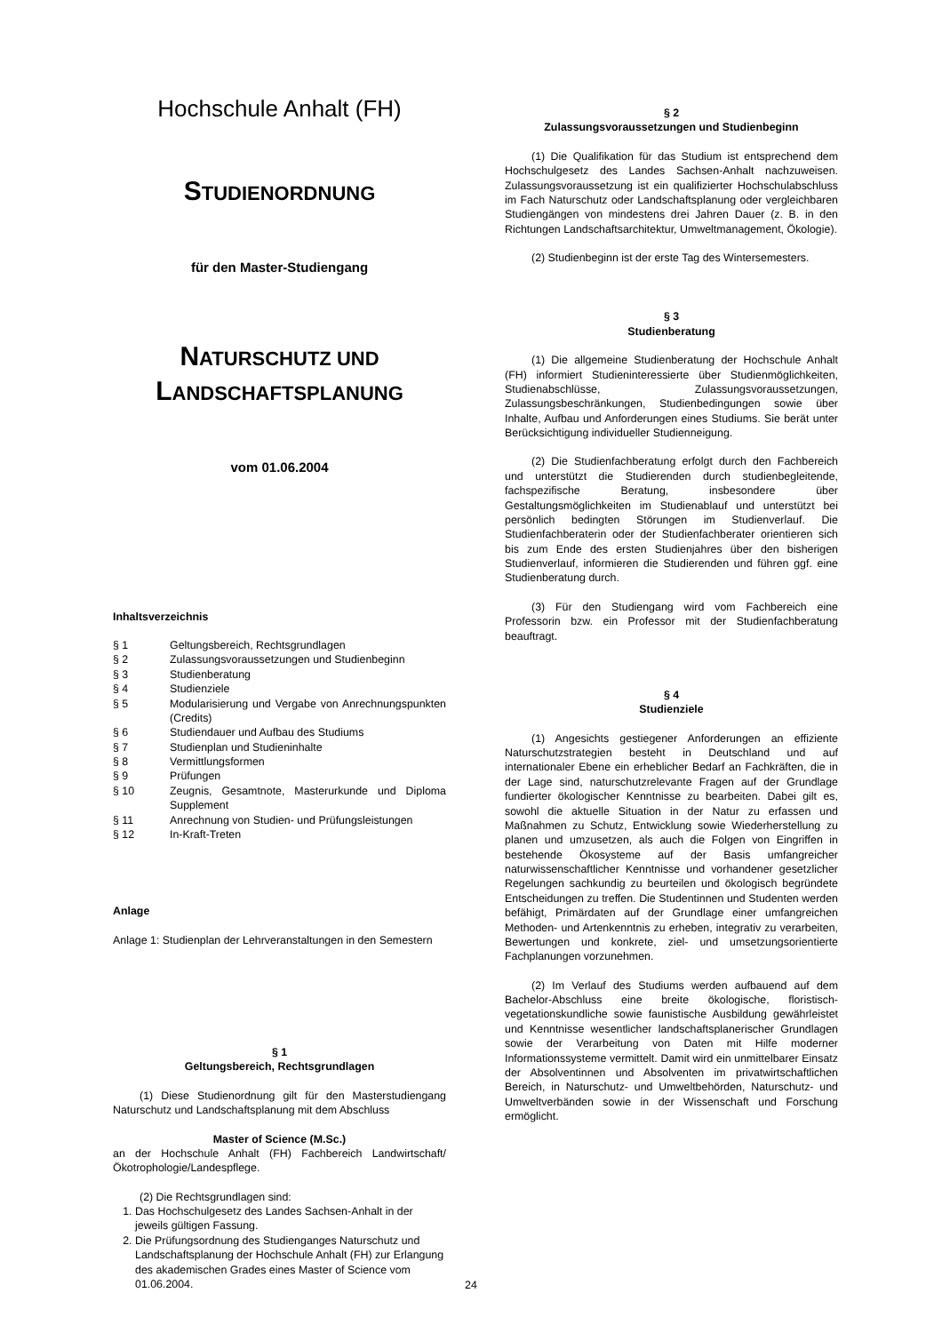Hochschule Anhalt (FH)
STUDIENORDNUNG
für den Master-Studiengang
NATURSCHUTZ UND LANDSCHAFTSPLANUNG
vom 01.06.2004
Inhaltsverzeichnis
| § 1 | Geltungsbereich, Rechtsgrundlagen |
| § 2 | Zulassungsvoraussetzungen und Studienbeginn |
| § 3 | Studienberatung |
| § 4 | Studienziele |
| § 5 | Modularisierung und Vergabe von Anrechnungspunkten (Credits) |
| § 6 | Studiendauer und Aufbau des Studiums |
| § 7 | Studienplan und Studieninhalte |
| § 8 | Vermittlungsformen |
| § 9 | Prüfungen |
| § 10 | Zeugnis, Gesamtnote, Masterurkunde und Diploma Supplement |
| § 11 | Anrechnung von Studien- und Prüfungsleistungen |
| § 12 | In-Kraft-Treten |
Anlage
Anlage 1: Studienplan der Lehrveranstaltungen in den Semestern
§ 1
Geltungsbereich, Rechtsgrundlagen
(1) Diese Studienordnung gilt für den Masterstudiengang Naturschutz und Landschaftsplanung mit dem Abschluss
Master of Science (M.Sc.)
an der Hochschule Anhalt (FH) Fachbereich Landwirtschaft/Ökotrophologie/Landespflege.
(2) Die Rechtsgrundlagen sind:
1. Das Hochschulgesetz des Landes Sachsen-Anhalt in der jeweils gültigen Fassung.
2. Die Prüfungsordnung des Studienganges Naturschutz und Landschaftsplanung der Hochschule Anhalt (FH) zur Erlangung des akademischen Grades eines Master of Science vom 01.06.2004.
§ 2
Zulassungsvoraussetzungen und Studienbeginn
(1) Die Qualifikation für das Studium ist entsprechend dem Hochschulgesetz des Landes Sachsen-Anhalt nachzuweisen. Zulassungsvoraussetzung ist ein qualifizierter Hochschulabschluss im Fach Naturschutz oder Landschaftsplanung oder vergleichbaren Studiengängen von mindestens drei Jahren Dauer (z. B. in den Richtungen Landschaftsarchitektur, Umweltmanagement, Ökologie).
(2) Studienbeginn ist der erste Tag des Wintersemesters.
§ 3
Studienberatung
(1) Die allgemeine Studienberatung der Hochschule Anhalt (FH) informiert Studieninteressierte über Studienmöglichkeiten, Studienabschlüsse, Zulassungsvoraussetzungen, Zulassungsbeschränkungen, Studienbedingungen sowie über Inhalte, Aufbau und Anforderungen eines Studiums. Sie berät unter Berücksichtigung individueller Studienneigung.
(2) Die Studienfachberatung erfolgt durch den Fachbereich und unterstützt die Studierenden durch studienbegleitende, fachspezifische Beratung, insbesondere über Gestaltungsmöglichkeiten im Studienablauf und unterstützt bei persönlich bedingten Störungen im Studienverlauf. Die Studienfachberaterin oder der Studienfachberater orientieren sich bis zum Ende des ersten Studienjahres über den bisherigen Studienverlauf, informieren die Studierenden und führen ggf. eine Studienberatung durch.
(3) Für den Studiengang wird vom Fachbereich eine Professorin bzw. ein Professor mit der Studienfachberatung beauftragt.
§ 4
Studienziele
(1) Angesichts gestiegener Anforderungen an effiziente Naturschutzstrategien besteht in Deutschland und auf internationaler Ebene ein erheblicher Bedarf an Fachkräften, die in der Lage sind, naturschutzrelevante Fragen auf der Grundlage fundierter ökologischer Kenntnisse zu bearbeiten. Dabei gilt es, sowohl die aktuelle Situation in der Natur zu erfassen und Maßnahmen zu Schutz, Entwicklung sowie Wiederherstellung zu planen und umzusetzen, als auch die Folgen von Eingriffen in bestehende Ökosysteme auf der Basis umfangreicher naturwissenschaftlicher Kenntnisse und vorhandener gesetzlicher Regelungen sachkundig zu beurteilen und ökologisch begründete Entscheidungen zu treffen. Die Studentinnen und Studenten werden befähigt, Primärdaten auf der Grundlage einer umfangreichen Methoden- und Artenkenntnis zu erheben, integrativ zu verarbeiten, Bewertungen und konkrete, ziel- und umsetzungsorientierte Fachplanungen vorzunehmen.
(2) Im Verlauf des Studiums werden aufbauend auf dem Bachelor-Abschluss eine breite ökologische, floristisch-vegetationskundliche sowie faunistische Ausbildung gewährleistet und Kenntnisse wesentlicher landschaftsplanerischer Grundlagen sowie der Verarbeitung von Daten mit Hilfe moderner Informationssysteme vermittelt. Damit wird ein unmittelbarer Einsatz der Absolventinnen und Absolventen im privatwirtschaftlichen Bereich, in Naturschutz- und Umweltbehörden, Naturschutz- und Umweltverbänden sowie in der Wissenschaft und Forschung ermöglicht.
24